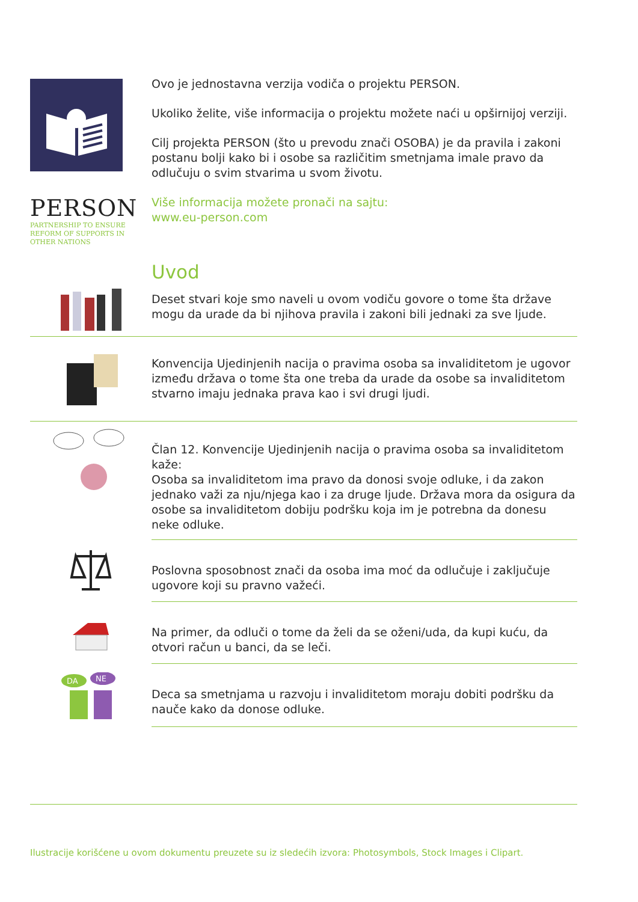Ovo je jednostavna verzija vodiča o projektu PERSON.
Ukoliko želite, više informacija o projektu možete naći u opširnijoj verziji.
Cilj projekta PERSON (što u prevodu znači OSOBA) je da pravila i zakoni postanu bolji kako bi i osobe sa različitim smetnjama imale pravo da odlučuju o svim stvarima u svom životu.
PERSON
PARTNERSHIP TO ENSURE
REFORM OF SUPPORTS IN
OTHER NATIONS
Više informacija možete pronači na sajtu:
www.eu-person.com
Uvod
Deset stvari koje smo naveli u ovom vodiču govore o tome šta države mogu da urade da bi njihova pravila i zakoni bili jednaki za sve ljude.
Konvencija Ujedinjenih nacija o pravima osoba sa invaliditetom je ugovor između država o tome šta one treba da urade da osobe sa invaliditetom stvarno imaju jednaka prava kao i svi drugi ljudi.
Član 12. Konvencije Ujedinjenih nacija o pravima osoba sa invaliditetom kaže:
Osoba sa invaliditetom ima pravo da donosi svoje odluke, i da zakon jednako važi za nju/njega kao i za druge ljude. Država mora da osigura da osobe sa invaliditetom dobiju podršku koja im je potrebna da donesu neke odluke.
Poslovna sposobnost znači da osoba ima moć da odlučuje i zaključuje ugovore koji su pravno važeći.
Na primer, da odluči o tome da želi da se oženi/uda, da kupi kuću, da otvori račun u banci, da se leči.
DA
NE
Deca sa smetnjama u razvoju i invaliditetom moraju dobiti podršku da nauče kako da donose odluke.
Ilustracije korišćene u ovom dokumentu preuzete su iz sledećih izvora: Photosymbols, Stock Images i Clipart.